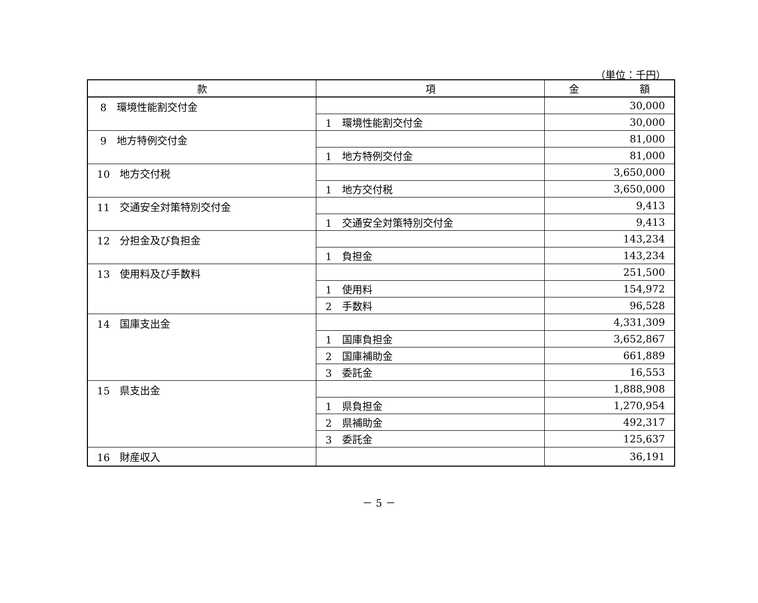（単位：千円）
| 款 | 項 | 金 額 |
| --- | --- | --- |
| 8 環境性能割交付金 | | 30,000 |
| | 1 環境性能割交付金 | 30,000 |
| 9 地方特例交付金 | | 81,000 |
| | 1 地方特例交付金 | 81,000 |
| 10 地方交付税 | | 3,650,000 |
| | 1 地方交付税 | 3,650,000 |
| 11 交通安全対策特別交付金 | | 9,413 |
| | 1 交通安全対策特別交付金 | 9,413 |
| 12 分担金及び負担金 | | 143,234 |
| | 1 負担金 | 143,234 |
| 13 使用料及び手数料 | | 251,500 |
| | 1 使用料 | 154,972 |
| | 2 手数料 | 96,528 |
| 14 国庫支出金 | | 4,331,309 |
| | 1 国庫負担金 | 3,652,867 |
| | 2 国庫補助金 | 661,889 |
| | 3 委託金 | 16,553 |
| 15 県支出金 | | 1,888,908 |
| | 1 県負担金 | 1,270,954 |
| | 2 県補助金 | 492,317 |
| | 3 委託金 | 125,637 |
| 16 財産収入 | | 36,191 |
－ 5 －